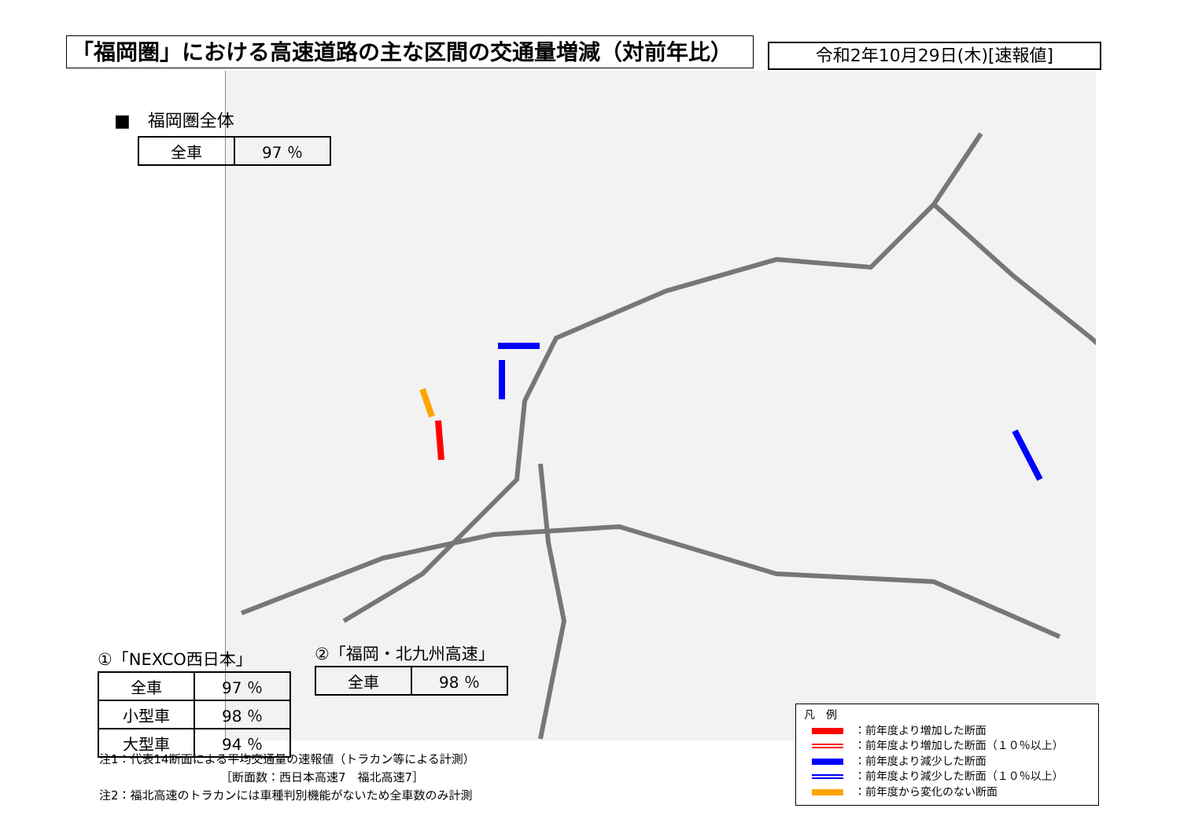「福岡圏」における高速道路の主な区間の交通量増減（対前年比） 令和2年10月29日(木)[速報値]
■　福岡圏全体
| 全車 | 97 ％ |
①「NEXCO西日本」
| 全車 | 97 ％ |
| 小型車 | 98 ％ |
| 大型車 | 94 ％ |
②「福岡・北九州高速」
| 全車 | 98 ％ |
注1：代表14断面による平均交通量の速報値（トラカン等による計測）
［断面数：西日本高速7　福北高速7］
注2：福北高速のトラカンには車種判別機能がないため全車数のみ計測
凡　例
：前年度より増加した断面
：前年度より増加した断面（１０％以上）
：前年度より減少した断面
：前年度より減少した断面（１０％以上）
：前年度から変化のない断面